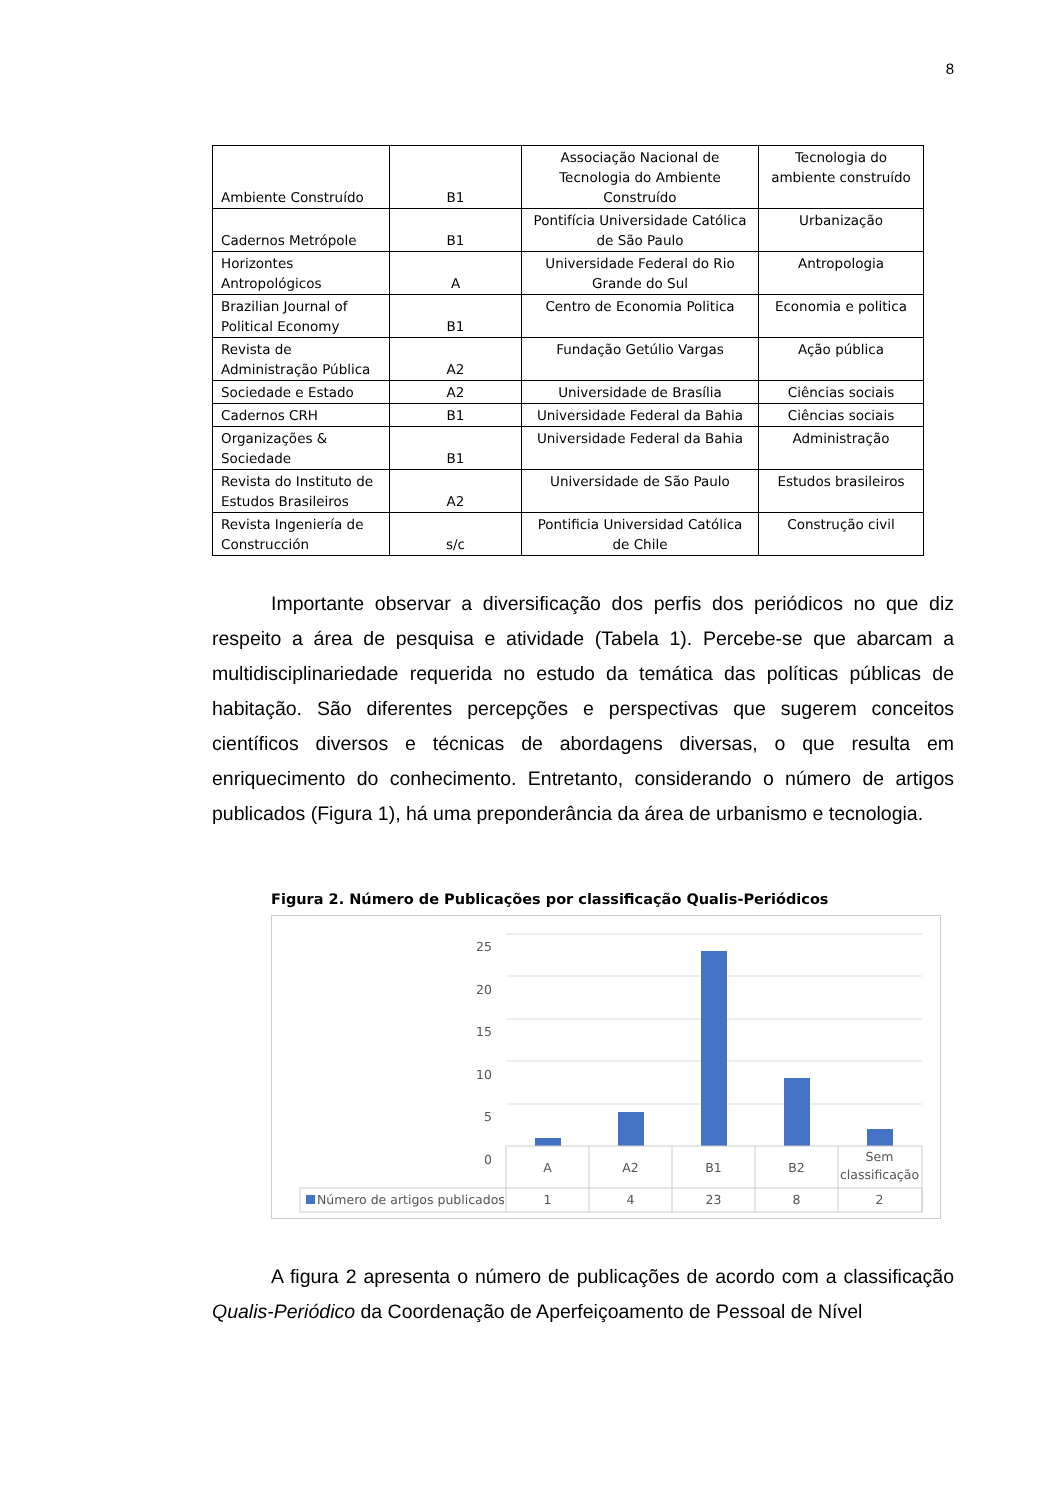8
| Ambiente Construído | B1 | Associação Nacional de Tecnologia do Ambiente Construído | Tecnologia do ambiente construído |
| Cadernos Metrópole | B1 | Pontifícia Universidade Católica de São Paulo | Urbanização |
| Horizontes Antropológicos | A | Universidade Federal do Rio Grande do Sul | Antropologia |
| Brazilian Journal of Political Economy | B1 | Centro de Economia Politica | Economia e politica |
| Revista de Administração Pública | A2 | Fundação Getúlio Vargas | Ação pública |
| Sociedade e Estado | A2 | Universidade de Brasília | Ciências sociais |
| Cadernos CRH | B1 | Universidade Federal da Bahia | Ciências sociais |
| Organizações & Sociedade | B1 | Universidade Federal da Bahia | Administração |
| Revista do Instituto de Estudos Brasileiros | A2 | Universidade de São Paulo | Estudos brasileiros |
| Revista Ingeniería de Construcción | s/c | Pontificia Universidad Católica de Chile | Construção civil |
Importante observar a diversificação dos perfis dos periódicos no que diz respeito a área de pesquisa e atividade (Tabela 1). Percebe-se que abarcam a multidisciplinariedade requerida no estudo da temática das políticas públicas de habitação. São diferentes percepções e perspectivas que sugerem conceitos científicos diversos e técnicas de abordagens diversas, o que resulta em enriquecimento do conhecimento. Entretanto, considerando o número de artigos publicados (Figura 1), há uma preponderância da área de urbanismo e tecnologia.
Figura 2. Número de Publicações por classificação Qualis-Periódicos
25
20
15
10
5
0
A A2 B1 B2 Sem classificação
Número de artigos publicados 1 4 23 8 2
A figura 2 apresenta o número de publicações de acordo com a classificação Qualis-Periódico da Coordenação de Aperfeiçoamento de Pessoal de Nível